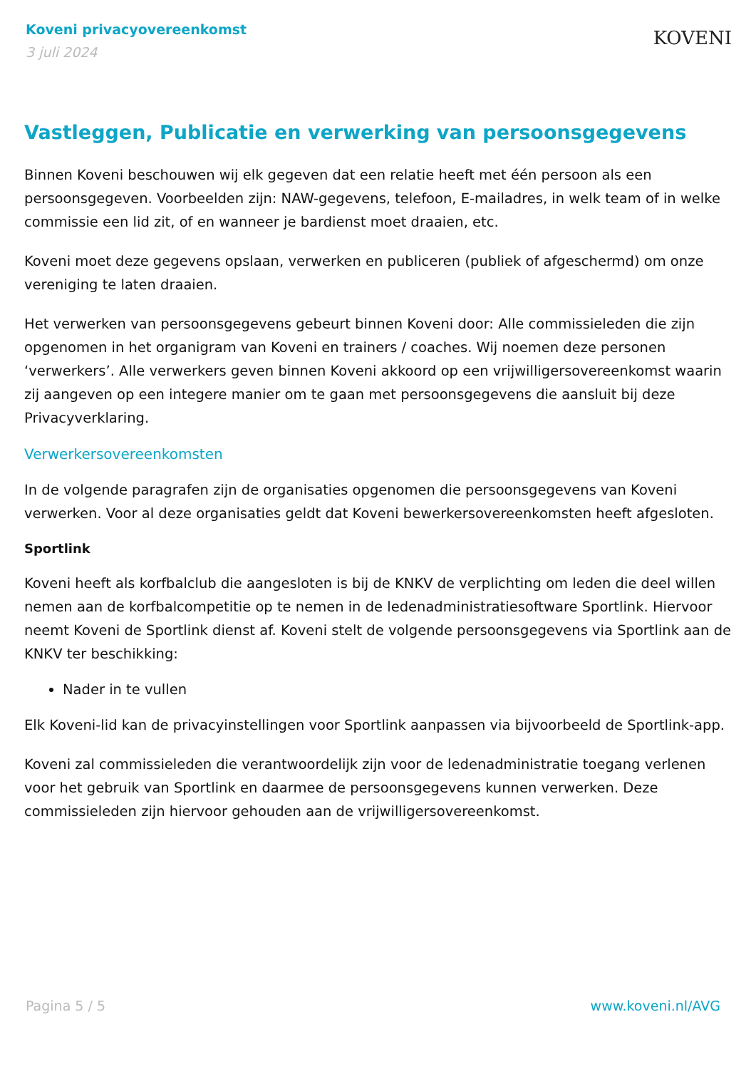Koveni privacyovereenkomst
3 juli 2024
KOVENI
Vastleggen, Publicatie en verwerking van persoonsgegevens
Binnen Koveni beschouwen wij elk gegeven dat een relatie heeft met één persoon als een persoonsgegeven. Voorbeelden zijn: NAW-gegevens, telefoon, E-mailadres, in welk team of in welke commissie een lid zit, of en wanneer je bardienst moet draaien, etc.
Koveni moet deze gegevens opslaan, verwerken en publiceren (publiek of afgeschermd) om onze vereniging te laten draaien.
Het verwerken van persoonsgegevens gebeurt binnen Koveni door: Alle commissieleden die zijn opgenomen in het organigram van Koveni en trainers / coaches. Wij noemen deze personen ‘verwerkers’. Alle verwerkers geven binnen Koveni akkoord op een vrijwilligersovereenkomst waarin zij aangeven op een integere manier om te gaan met persoonsgegevens die aansluit bij deze Privacyverklaring.
Verwerkersovereenkomsten
In de volgende paragrafen zijn de organisaties opgenomen die persoonsgegevens van Koveni verwerken. Voor al deze organisaties geldt dat Koveni bewerkersovereenkomsten heeft afgesloten.
Sportlink
Koveni heeft als korfbalclub die aangesloten is bij de KNKV de verplichting om leden die deel willen nemen aan de korfbalcompetitie op te nemen in de ledenadministratiesoftware Sportlink. Hiervoor neemt Koveni de Sportlink dienst af. Koveni stelt de volgende persoonsgegevens via Sportlink aan de KNKV ter beschikking:
Nader in te vullen
Elk Koveni-lid kan de privacyinstellingen voor Sportlink aanpassen via bijvoorbeeld de Sportlink-app.
Koveni zal commissieleden die verantwoordelijk zijn voor de ledenadministratie toegang verlenen voor het gebruik van Sportlink en daarmee de persoonsgegevens kunnen verwerken. Deze commissieleden zijn hiervoor gehouden aan de vrijwilligersovereenkomst.
Pagina 5 / 5 www.koveni.nl/AVG